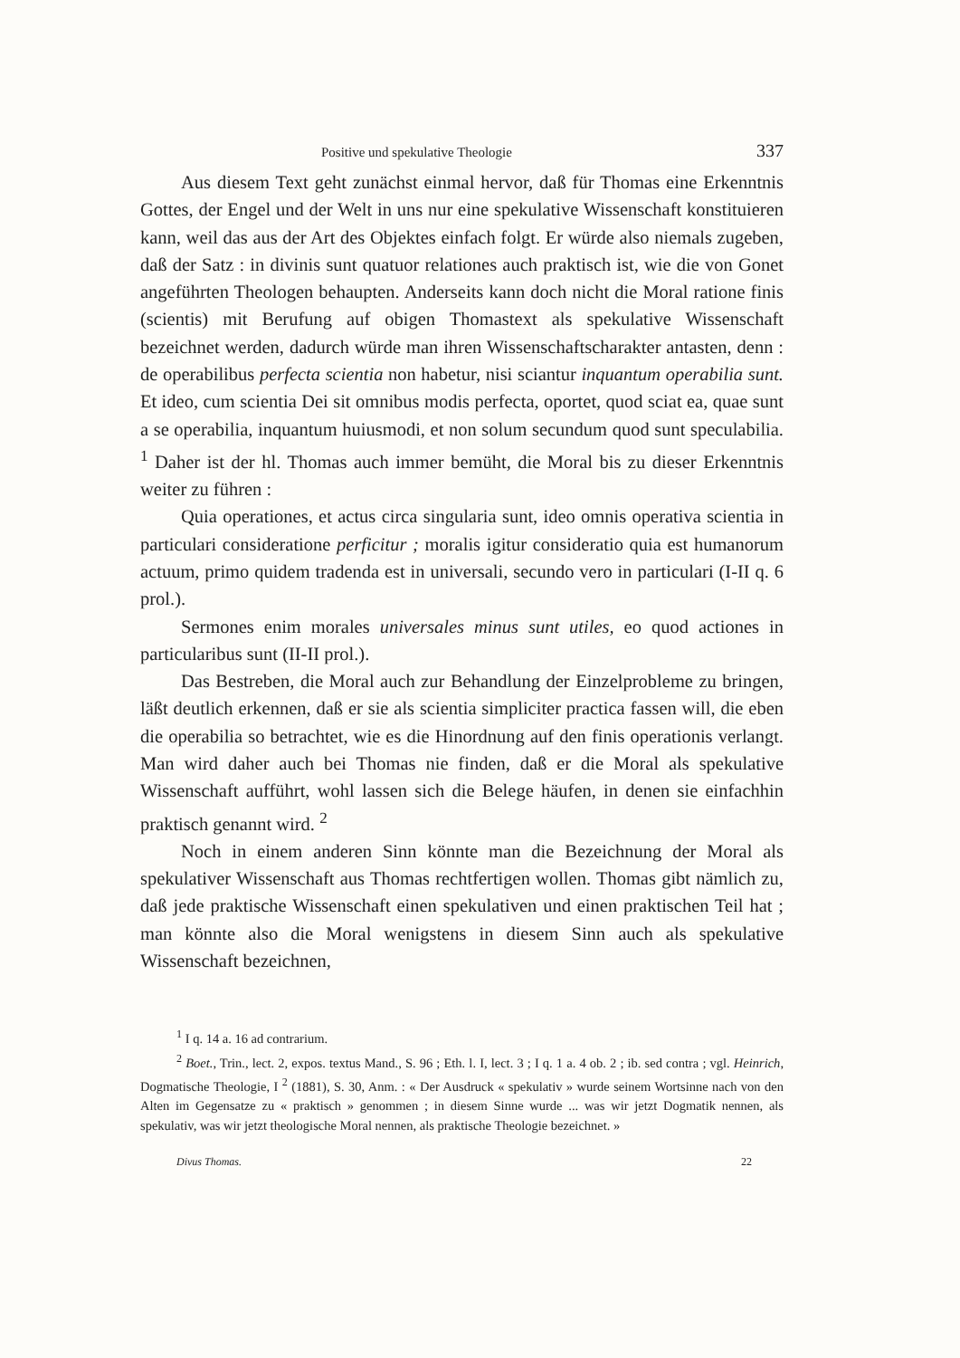Positive und spekulative Theologie 337
Aus diesem Text geht zunächst einmal hervor, daß für Thomas eine Erkenntnis Gottes, der Engel und der Welt in uns nur eine spekulative Wissenschaft konstituieren kann, weil das aus der Art des Objektes einfach folgt. Er würde also niemals zugeben, daß der Satz : in divinis sunt quatuor relationes auch praktisch ist, wie die von Gonet angeführten Theologen behaupten. Anderseits kann doch nicht die Moral ratione finis (scientis) mit Berufung auf obigen Thomastext als spekulative Wissenschaft bezeichnet werden, dadurch würde man ihren Wissenschaftscharakter antasten, denn : de operabilibus perfecta scientia non habetur, nisi sciantur inquantum operabilia sunt. Et ideo, cum scientia Dei sit omnibus modis perfecta, oportet, quod sciat ea, quae sunt a se operabilia, inquantum huiusmodi, et non solum secundum quod sunt speculabilia. <sup>1</sup> Daher ist der hl. Thomas auch immer bemüht, die Moral bis zu dieser Erkenntnis weiter zu führen :
Quia operationes, et actus circa singularia sunt, ideo omnis operativa scientia in particulari consideratione perficitur ; moralis igitur consideratio quia est humanorum actuum, primo quidem tradenda est in universali, secundo vero in particulari (I-II q. 6 prol.).
Sermones enim morales universales minus sunt utiles, eo quod actiones in particularibus sunt (II-II prol.).
Das Bestreben, die Moral auch zur Behandlung der Einzelprobleme zu bringen, läßt deutlich erkennen, daß er sie als scientia simpliciter practica fassen will, die eben die operabilia so betrachtet, wie es die Hinordnung auf den finis operationis verlangt. Man wird daher auch bei Thomas nie finden, daß er die Moral als spekulative Wissenschaft aufführt, wohl lassen sich die Belege häufen, in denen sie einfachhin praktisch genannt wird. <sup>2</sup>
Noch in einem anderen Sinn könnte man die Bezeichnung der Moral als spekulativer Wissenschaft aus Thomas rechtfertigen wollen. Thomas gibt nämlich zu, daß jede praktische Wissenschaft einen spekulativen und einen praktischen Teil hat ; man könnte also die Moral wenigstens in diesem Sinn auch als spekulative Wissenschaft bezeichnen,
<sup>1</sup> I q. 14 a. 16 ad contrarium.
<sup>2</sup> Boet., Trin., lect. 2, expos. textus Mand., S. 96 ; Eth. l. I, lect. 3 ; I q. 1 a. 4 ob. 2 ; ib. sed contra ; vgl. Heinrich, Dogmatische Theologie, I <sup>2</sup> (1881), S. 30, Anm. : « Der Ausdruck « spekulativ » wurde seinem Wortsinne nach von den Alten im Gegensatze zu « praktisch » genommen ; in diesem Sinne wurde ... was wir jetzt Dogmatik nennen, als spekulativ, was wir jetzt theologische Moral nennen, als praktische Theologie bezeichnet. »
Divus Thomas. 22